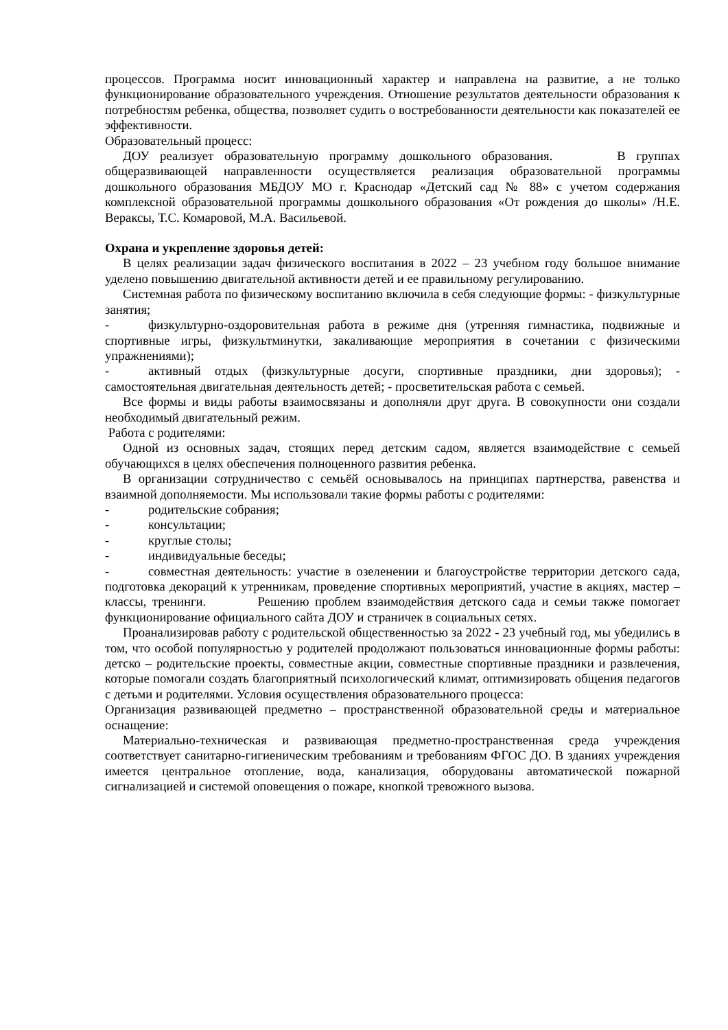процессов. Программа носит инновационный характер и направлена на развитие, а не только функционирование образовательного учреждения. Отношение результатов деятельности образования к потребностям ребенка, общества, позволяет судить о востребованности деятельности как показателей ее эффективности.
Образовательный процесс:
ДОУ реализует образовательную программу дошкольного образования. В группах общеразвивающей направленности осуществляется реализация образовательной программы дошкольного образования МБДОУ МО г. Краснодар «Детский сад № 88» с учетом содержания комплексной образовательной программы дошкольного образования «От рождения до школы» /Н.Е. Вераксы, Т.С. Комаровой, М.А. Васильевой.
Охрана и укрепление здоровья детей:
В целях реализации задач физического воспитания в 2022 – 23 учебном году большое внимание уделено повышению двигательной активности детей и ее правильному регулированию.
Системная работа по физическому воспитанию включила в себя следующие формы: - физкультурные занятия;
- физкультурно-оздоровительная работа в режиме дня (утренняя гимнастика, подвижные и спортивные игры, физкультминутки, закаливающие мероприятия в сочетании с физическими упражнениями);
- активный отдых (физкультурные досуги, спортивные праздники, дни здоровья); - самостоятельная двигательная деятельность детей; - просветительская работа с семьей.
Все формы и виды работы взаимосвязаны и дополняли друг друга. В совокупности они создали необходимый двигательный режим.
Работа с родителями:
Одной из основных задач, стоящих перед детским садом, является взаимодействие с семьей обучающихся в целях обеспечения полноценного развития ребенка.
В организации сотрудничество с семьёй основывалось на принципах партнерства, равенства и взаимной дополняемости. Мы использовали такие формы работы с родителями:
- родительские собрания;
- консультации;
- круглые столы;
- индивидуальные беседы;
- совместная деятельность: участие в озеленении и благоустройстве территории детского сада, подготовка декораций к утренникам, проведение спортивных мероприятий, участие в акциях, мастер – классы, тренинги. Решению проблем взаимодействия детского сада и семьи также помогает функционирование официального сайта ДОУ и страничек в социальных сетях.
Проанализировав работу с родительской общественностью за 2022 - 23 учебный год, мы убедились в том, что особой популярностью у родителей продолжают пользоваться инновационные формы работы: детско – родительские проекты, совместные акции, совместные спортивные праздники и развлечения, которые помогали создать благоприятный психологический климат, оптимизировать общения педагогов с детьми и родителями. Условия осуществления образовательного процесса:
Организация развивающей предметно – пространственной образовательной среды и материальное оснащение:
Материально-техническая и развивающая предметно-пространственная среда учреждения соответствует санитарно-гигиеническим требованиям и требованиям ФГОС ДО. В зданиях учреждения имеется центральное отопление, вода, канализация, оборудованы автоматической пожарной сигнализацией и системой оповещения о пожаре, кнопкой тревожного вызова.